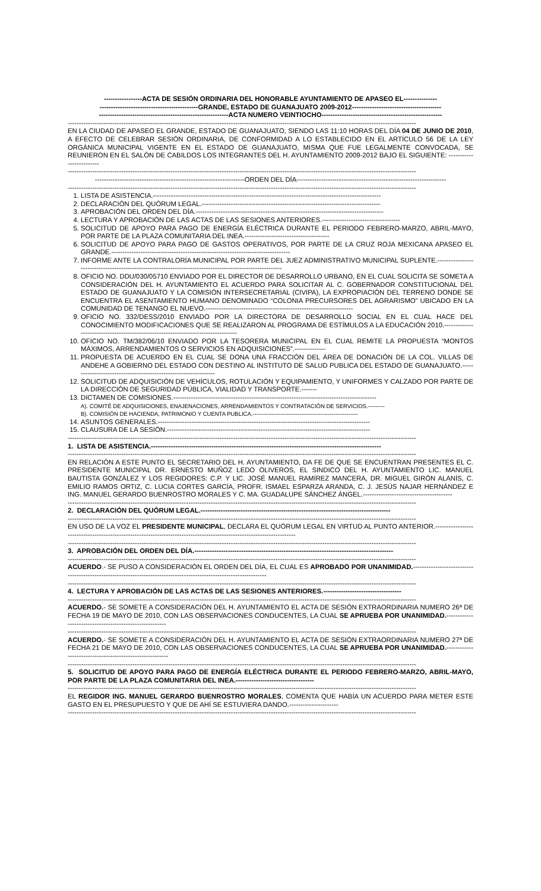-----------------ACTA DE SESIÓN ORDINARIA DEL HONORABLE AYUNTAMIENTO DE APASEO EL---------------
--------------------------------------------GRANDE, ESTADO DE GUANAJUATO 2009-2012----------------------------------------
----------------------------------------------------------ACTA NUMERO VEINTIOCHO------------------------------------------------------
------------------------------------------------------------------------------------------------------------------------------------------------------------
EN LA CIUDAD DE APASEO EL GRANDE, ESTADO DE GUANAJUATO, SIENDO LAS 11:10 HORAS DEL DÍA 04 DE JUNIO DE 2010, A EFECTO DE CELEBRAR SESIÓN ORDINARIA, DE CONFORMIDAD A LO ESTABLECIDO EN EL ARTÍCULO 56 DE LA LEY ORGÁNICA MUNICIPAL VIGENTE EN EL ESTADO DE GUANAJUATO, MISMA QUE FUE LEGALMENTE CONVOCADA, SE REUNIERON EN EL SALÓN DE CABILDOS LOS INTEGRANTES DEL H. AYUNTAMIENTO 2009-2012 BAJO EL SIGUIENTE: -------------------------
------------------------------------------------------------------------------------------------------------------------------------------------------------
-------------------------------------------------------------------ORDEN DEL DÍA-------------------------------------------------------------------
------------------------------------------------------------------------------------------------------------------------------------------------------------
1. LISTA DE ASISTENCIA.------------------------------------------------------------------------------------------------------
2. DECLARACIÓN DEL QUÓRUM LEGAL.--------------------------------------------------------------------------------
3. APROBACIÓN DEL ORDEN DEL DÍA.------------------------------------------------------------------------------------
4. LECTURA Y APROBACIÓN DE LAS ACTAS DE LAS SESIONES ANTERIORES.-----------------------------------
5. SOLICITUD DE APOYO PARA PAGO DE ENERGÍA ELÉCTRICA DURANTE EL PERIODO FEBRERO-MARZO, ABRIL-MAYO, POR PARTE DE LA PLAZA COMUNITARIA DEL INEA.--------------------------------------
6. SOLICITUD DE APOYO PARA PAGO DE GASTOS OPERATIVOS, POR PARTE DE LA CRUZ ROJA MEXICANA APASEO EL GRANDE.--------------------------------------------------------------------------------
7. INFORME ANTE LA CONTRALORÍA MUNICIPAL POR PARTE DEL JUEZ ADMINISTRATIVO MUNICIPAL SUPLENTE.----------------------------------------------------------------------------------------------------------
8. OFICIO NO. DDU/030/05710 ENVIADO POR EL DIRECTOR DE DESARROLLO URBANO, EN EL CUAL SOLICITA SE SOMETA A CONSIDERACIÓN DEL H. AYUNTAMIENTO EL ACUERDO PARA SOLICITAR AL C. GOBERNADOR CONSTITUCIONAL DEL ESTADO DE GUANAJUATO Y LA COMISIÓN INTERSECRETARIAL (CIVIPA), LA EXPROPIACIÓN DEL TERRENO DONDE SE ENCUENTRA EL ASENTAMIENTO HUMANO DENOMINADO “COLONIA PRECURSORES DEL AGRARISMO” UBICADO EN LA COMUNIDAD DE TENANGO EL NUEVO.------------------------------------------------------------------
9. OFICIO NO. 332/DESS/2010 ENVIADO POR LA DIRECTORA DE DESARROLLO SOCIAL EN EL CUAL HACE DEL CONOCIMIENTO MODIFICACIONES QUE SE REALIZARON AL PROGRAMA DE ESTÍMULOS A LA EDUCACIÓN 2010.-----------------------------------------------------------------------------------
10. OFICIO NO. TM/382/06/10 ENVIADO POR LA TESORERA MUNICIPAL EN EL CUAL REMITE LA PROPUESTA “MONTOS MÁXIMOS, ARRENDAMIENTOS O SERVICIOS EN ADQUISICIONES”.--------------
11. PROPUESTA DE ACUERDO EN EL CUAL SE DONA UNA FRACCIÓN DEL ÁREA DE DONACIÓN DE LA COL. VILLAS DE ANDEHE A GOBIERNO DEL ESTADO CON DESTINO AL INSTITUTO DE SALUD PUBLICA DEL ESTADO DE GUANAJUATO.-----------------------------------------------------------------
12. SOLICITUD DE ADQUISICIÓN DE VEHÍCULOS, ROTULACIÓN Y EQUIPAMIENTO, Y UNIFORMES Y CALZADO POR PARTE DE LA DIRECCIÓN DE SEGURIDAD PÚBLICA, VIALIDAD Y TRANSPORTE.-------
13. DICTAMEN DE COMISIONES.-------------------------------------------------------------------------------------------
A). COMITÉ DE ADQUISICIONES, ENAJENACIONES, ARRENDAMIENTOS Y CONTRATACIÓN DE SERVICIOS.---------
B). COMISIÓN DE HACIENDA, PATRIMONIO Y CUENTA PUBLICA.--------------------------------------------------------
14. ASUNTOS GENERALES.-----------------------------------------------------------------------------------------------
15. CLAUSURA DE LA SESIÓN.-------------------------------------------------------------------------------------------
------------------------------------------------------------------------------------------------------------------------------------------------------------
1. LISTA DE ASISTENCIA.-------------------------------------------------------------------------------------------------------
------------------------------------------------------------------------------------------------------------------------------------------------------------
EN RELACIÓN A ESTE PUNTO EL SECRETARIO DEL H. AYUNTAMIENTO, DA FE DE QUE SE ENCUENTRAN PRESENTES EL C. PRESIDENTE MUNICIPAL DR. ERNESTO MUÑOZ LEDO OLIVEROS, EL SINDICO DEL H. AYUNTAMIENTO LIC. MANUEL BAUTISTA GONZÁLEZ Y LOS REGIDORES: C.P. Y LIC. JOSÉ MANUEL RAMÍREZ MANCERA, DR. MIGUEL GIRÓN ALANÍS, C. EMILIO RAMOS ORTIZ, C. LUCIA CORTES GARCÍA, PROFR. ISMAEL ESPARZA ARANDA, C. J. JESÚS NAJAR HERNÁNDEZ E ING. MANUEL GERARDO BUENROSTRO MORALES Y C. MA. GUADALUPE SÁNCHEZ ÁNGEL.----------------------------------------
------------------------------------------------------------------------------------------------------------------------------------------------------------
2. DECLARACIÓN DEL QUÓRUM LEGAL.-------------------------------------------------------------------------------------
------------------------------------------------------------------------------------------------------------------------------------------------------------
EN USO DE LA VOZ EL PRESIDENTE MUNICIPAL, DECLARA EL QUÓRUM LEGAL EN VIRTUD AL PUNTO ANTERIOR.-----------------------------------------------------------------------------------------------------------------------
------------------------------------------------------------------------------------------------------------------------------------------------------------
3. APROBACIÓN DEL ORDEN DEL DÍA.-----------------------------------------------------------------------------------------
------------------------------------------------------------------------------------------------------------------------------------------------------------
ACUERDO.- SE PUSO A CONSIDERACIÓN EL ORDEN DEL DÍA, EL CUAL ES APROBADO POR UNANIMIDAD.--------------------------------------------------------------------------------------------------------------------
------------------------------------------------------------------------------------------------------------------------------------------------------------
4. LECTURA Y APROBACIÓN DE LAS ACTAS DE LAS SESIONES ANTERIORES.-----------------------------------
------------------------------------------------------------------------------------------------------------------------------------------------------------
ACUERDO.- SE SOMETE A CONSIDERACIÓN DEL H. AYUNTAMIENTO EL ACTA DE SESIÓN EXTRAORDINARIA NUMERO 26ª DE FECHA 19 DE MAYO DE 2010, CON LAS OBSERVACIONES CONDUCENTES, LA CUAL SE APRUEBA POR UNANIMIDAD.--------------------------------------------------------
------------------------------------------------------------------------------------------------------------------------------------------------------------
ACUERDO.- SE SOMETE A CONSIDERACIÓN DEL H. AYUNTAMIENTO EL ACTA DE SESIÓN EXTRAORDINARIA NUMERO 27ª DE FECHA 21 DE MAYO DE 2010, CON LAS OBSERVACIONES CONDUCENTES, LA CUAL SE APRUEBA POR UNANIMIDAD.---------------------------------------------------------
------------------------------------------------------------------------------------------------------------------------------------------------------------
5. SOLICITUD DE APOYO PARA PAGO DE ENERGÍA ELÉCTRICA DURANTE EL PERIODO FEBRERO-MARZO, ABRIL-MAYO, POR PARTE DE LA PLAZA COMUNITARIA DEL INEA.-----------------------------------
------------------------------------------------------------------------------------------------------------------------------------------------------------
EL REGIDOR ING. MANUEL GERARDO BUENROSTRO MORALES, COMENTA QUE HABÍA UN ACUERDO PARA METER ESTE GASTO EN EL PRESUPUESTO Y QUE DE AHÍ SE ESTUVIERA DANDO.----------------------
------------------------------------------------------------------------------------------------------------------------------------------------------------